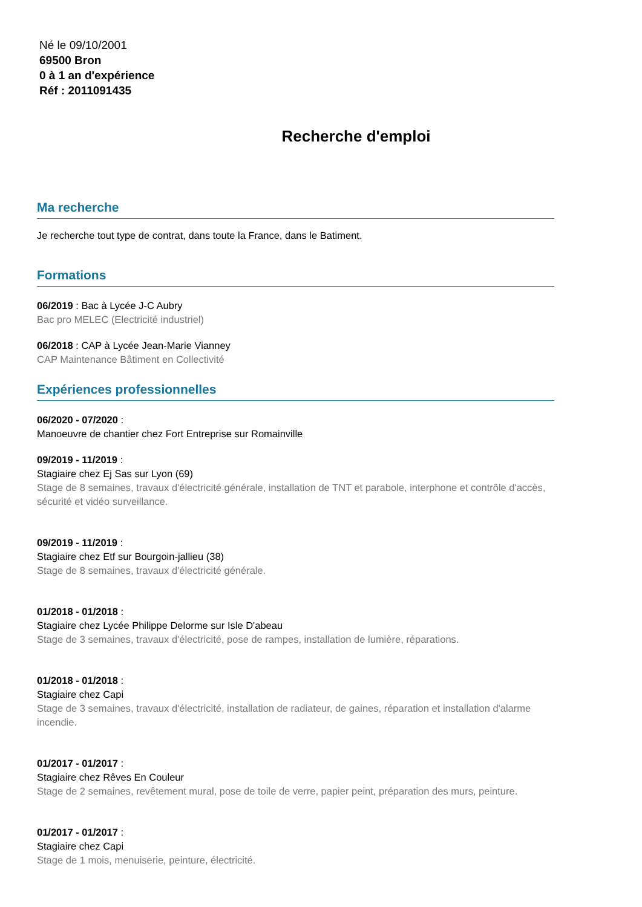Né le 09/10/2001
69500 Bron
0 à 1 an d'expérience
Réf : 2011091435
Recherche d'emploi
Ma recherche
Je recherche tout type de contrat, dans toute la France, dans le Batiment.
Formations
06/2019 : Bac à Lycée J-C Aubry
Bac pro MELEC (Electricité industriel)
06/2018 : CAP à Lycée Jean-Marie Vianney
CAP Maintenance Bâtiment en Collectivité
Expériences professionnelles
06/2020 - 07/2020 :
Manoeuvre de chantier chez Fort Entreprise sur Romainville
09/2019 - 11/2019 :
Stagiaire chez Ej Sas sur Lyon (69)
Stage de 8 semaines, travaux d'électricité générale, installation de TNT et parabole, interphone et contrôle d'accès, sécurité et vidéo surveillance.
09/2019 - 11/2019 :
Stagiaire chez Etf sur Bourgoin-jallieu (38)
Stage de 8 semaines, travaux d'électricité générale.
01/2018 - 01/2018 :
Stagiaire chez Lycée Philippe Delorme sur Isle D'abeau
Stage de 3 semaines, travaux d'électricité, pose de rampes, installation de lumière, réparations.
01/2018 - 01/2018 :
Stagiaire chez Capi
Stage de 3 semaines, travaux d'électricité, installation de radiateur, de gaines, réparation et installation d'alarme incendie.
01/2017 - 01/2017 :
Stagiaire chez Rêves En Couleur
Stage de 2 semaines, revêtement mural, pose de toile de verre, papier peint, préparation des murs, peinture.
01/2017 - 01/2017 :
Stagiaire chez Capi
Stage de 1 mois, menuiserie, peinture, électricité.